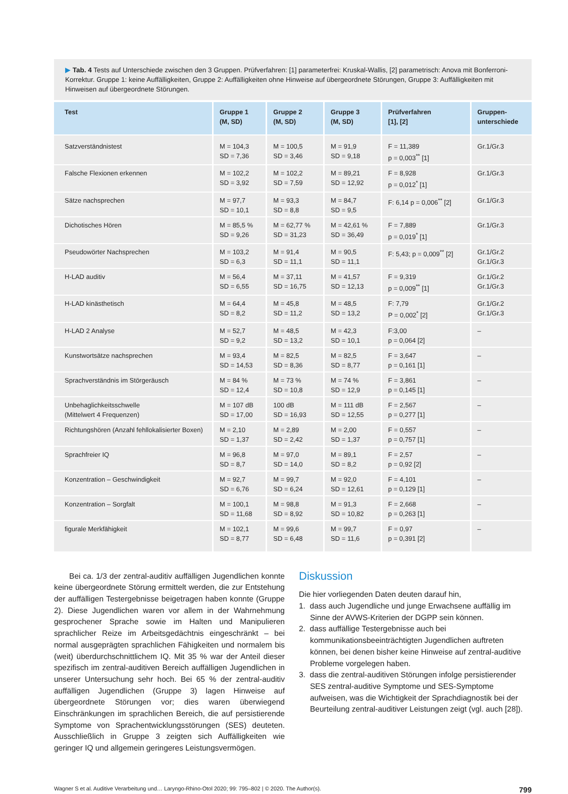▶ Tab. 4 Tests auf Unterschiede zwischen den 3 Gruppen. Prüfverfahren: [1] parameterfrei: Kruskal-Wallis, [2] parametrisch: Anova mit Bonferroni-Korrektur. Gruppe 1: keine Auffälligkeiten, Gruppe 2: Auffälligkeiten ohne Hinweise auf übergeordnete Störungen, Gruppe 3: Auffälligkeiten mit Hinweisen auf übergeordnete Störungen.
| Test | Gruppe 1 (M, SD) | Gruppe 2 (M, SD) | Gruppe 3 (M, SD) | Prüfverfahren [1], [2] | Gruppen- unterschiede |
| --- | --- | --- | --- | --- | --- |
| Satzverständnistest | M = 104,3 SD = 7,36 | M = 100,5 SD = 3,46 | M = 91,9 SD = 9,18 | F = 11,389 p = 0,003<sup>**</sup> [1] | Gr.1/Gr.3 |
| Falsche Flexionen erkennen | M = 102,2 SD = 3,92 | M = 102,2 SD = 7,59 | M = 89,21 SD = 12,92 | F = 8,928 p = 0,012<sup>*</sup> [1] | Gr.1/Gr.3 |
| Sätze nachsprechen | M = 97,7 SD = 10,1 | M = 93,3 SD = 8,8 | M = 84,7 SD = 9,5 | F: 6,14 p = 0,006<sup>**</sup> [2] | Gr.1/Gr.3 |
| Dichotisches Hören | M = 85,5 % SD = 9,26 | M = 62,77 % SD = 31,23 | M = 42,61 % SD = 36,49 | F = 7,889 p = 0,019<sup>*</sup> [1] | Gr.1/Gr.3 |
| Pseudowörter Nachsprechen | M = 103,2 SD = 6,3 | M = 91,4 SD = 11,1 | M = 90,5 SD = 11,1 | F: 5,43; p = 0,009<sup>**</sup> [2] | Gr.1/Gr.2 Gr.1/Gr.3 |
| H-LAD auditiv | M = 56,4 SD = 6,55 | M = 37,11 SD = 16,75 | M = 41,57 SD = 12,13 | F = 9,319 p = 0,009<sup>**</sup> [1] | Gr.1/Gr.2 Gr.1/Gr.3 |
| H-LAD kinästhetisch | M = 64,4 SD = 8,2 | M = 45,8 SD = 11,2 | M = 48,5 SD = 13,2 | F: 7,79 P = 0,002<sup>*</sup> [2] | Gr.1/Gr.2 Gr.1/Gr.3 |
| H-LAD 2 Analyse | M = 52,7 SD = 9,2 | M = 48,5 SD = 13,2 | M = 42,3 SD = 10,1 | F:3,00 p = 0,064 [2] | – |
| Kunstwortsätze nachsprechen | M = 93,4 SD = 14,53 | M = 82,5 SD = 8,36 | M = 82,5 SD = 8,77 | F = 3,647 p = 0,161 [1] | – |
| Sprachverständnis im Störgeräusch | M = 84 % SD = 12,4 | M = 73 % SD = 10,8 | M = 74 % SD = 12,9 | F = 3,861 p = 0,145 [1] | – |
| Unbehaglichkeitsschwelle (Mittelwert 4 Frequenzen) | M = 107 dB SD = 17,00 | 100 dB SD = 16,93 | M = 111 dB SD = 12,55 | F = 2,567 p = 0,277 [1] | – |
| Richtungshören (Anzahl fehllokalisierter Boxen) | M = 2,10 SD = 1,37 | M = 2,89 SD = 2,42 | M = 2,00 SD = 1,37 | F = 0,557 p = 0,757 [1] | – |
| Sprachfreier IQ | M = 96,8 SD = 8,7 | M = 97,0 SD = 14,0 | M = 89,1 SD = 8,2 | F = 2,57 p = 0,92 [2] | – |
| Konzentration – Geschwindigkeit | M = 92,7 SD = 6,76 | M = 99,7 SD = 6,24 | M = 92,0 SD = 12,61 | F = 4,101 p = 0,129 [1] | – |
| Konzentration – Sorgfalt | M = 100,1 SD = 11,68 | M = 98,8 SD = 8,92 | M = 91,3 SD = 10,82 | F = 2,668 p = 0,263 [1] | – |
| figurale Merkfähigkeit | M = 102,1 SD = 8,77 | M = 99,6 SD = 6,48 | M = 99,7 SD = 11,6 | F = 0,97 p = 0,391 [2] | – |
Bei ca. 1/3 der zentral-auditiv auffälligen Jugendlichen konnte keine übergeordnete Störung ermittelt werden, die zur Entstehung der auffälligen Testergebnisse beigetragen haben konnte (Gruppe 2). Diese Jugendlichen waren vor allem in der Wahrnehmung gesprochener Sprache sowie im Halten und Manipulieren sprachlicher Reize im Arbeitsgedächtnis eingeschränkt – bei normal ausgeprägten sprachlichen Fähigkeiten und normalem bis (weit) überdurchschnittlichem IQ. Mit 35 % war der Anteil dieser spezifisch im zentral-auditiven Bereich auffälligen Jugendlichen in unserer Untersuchung sehr hoch. Bei 65 % der zentral-auditiv auffälligen Jugendlichen (Gruppe 3) lagen Hinweise auf übergeordnete Störungen vor; dies waren überwiegend Einschränkungen im sprachlichen Bereich, die auf persistierende Symptome von Sprachentwicklungsstörungen (SES) deuteten. Ausschließlich in Gruppe 3 zeigten sich Auffälligkeiten wie geringer IQ und allgemein geringeres Leistungsvermögen.
Diskussion
Die hier vorliegenden Daten deuten darauf hin,
1. dass auch Jugendliche und junge Erwachsene auffällig im Sinne der AVWS-Kriterien der DGPP sein können.
2. dass auffällige Testergebnisse auch bei kommunikationsbeeinträchtigten Jugendlichen auftreten können, bei denen bisher keine Hinweise auf zentral-auditive Probleme vorgelegen haben.
3. dass die zentral-auditiven Störungen infolge persistierender SES zentral-auditive Symptome und SES-Symptome aufweisen, was die Wichtigkeit der Sprachdiagnostik bei der Beurteilung zentral-auditiver Leistungen zeigt (vgl. auch [28]).
Wagner S et al. Auditive Verarbeitung und… Laryngo-Rhino-Otol 2020; 99: 795–802 | © 2020. The Author(s). 799